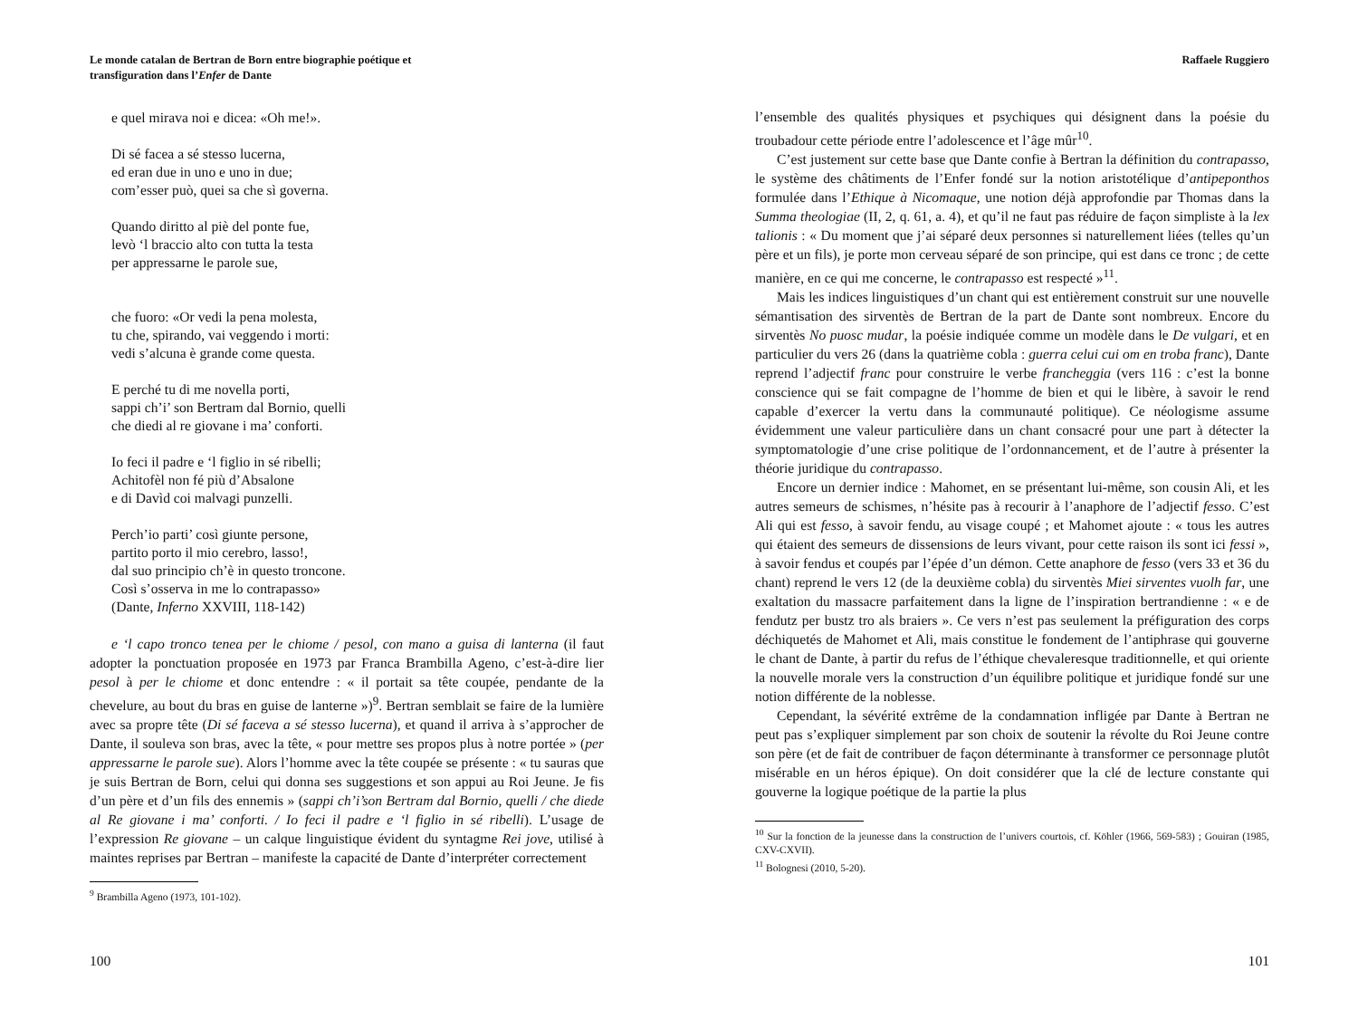Le monde catalan de Bertran de Born entre biographie poétique et
transfiguration dans l’Enfer de Dante
e quel mirava noi e dicea: «Oh me!».
Di sé facea a sé stesso lucerna,
ed eran due in uno e uno in due;
com’esser può, quei sa che sì governa.
Quando diritto al piè del ponte fue,
levò ‘l braccio alto con tutta la testa
per appressarne le parole sue,
che fuoro: «Or vedi la pena molesta,
tu che, spirando, vai veggendo i morti:
vedi s’alcuna è grande come questa.
E perché tu di me novella porti,
sappi ch’i’ son Bertram dal Bornio, quelli
che diedi al re giovane i ma’ conforti.
Io feci il padre e ‘l figlio in sé ribelli;
Achitofèl non fé più d’Absalone
e di Davìd coi malvagi punzelli.
Perch’io parti’ così giunte persone,
partito porto il mio cerebro, lasso!,
dal suo principio ch’è in questo troncone.
Così s’osserva in me lo contrapasso»
(Dante, Inferno XXVIII, 118-142)
e ‘l capo tronco tenea per le chiome / pesol, con mano a guisa di lanterna (il faut adopter la ponctuation proposée en 1973 par Franca Brambilla Ageno, c’est-à-dire lier pesol à per le chiome et donc entendre : « il portait sa tête coupée, pendante de la chevelure, au bout du bras en guise de lanterne »)<sup>9</sup>. Bertran semblait se faire de la lumière avec sa propre tête (Di sé faceva a sé stesso lucerna), et quand il arriva à s’approcher de Dante, il souleva son bras, avec la tête, « pour mettre ses propos plus à notre portée » (per appressarne le parole sue). Alors l’homme avec la tête coupée se présente : « tu sauras que je suis Bertran de Born, celui qui donna ses suggestions et son appui au Roi Jeune. Je fis d’un père et d’un fils des ennemis » (sappi ch’i’son Bertram dal Bornio, quelli / che diede al Re giovane i ma’ conforti. / Io feci il padre e ‘l figlio in sé ribelli). L’usage de l’expression Re giovane – un calque linguistique évident du syntagme Rei jove, utilisé à maintes reprises par Bertran – manifeste la capacité de Dante d’interpréter correctement
<sup>9</sup> Brambilla Ageno (1973, 101-102).
100
Raffaele Ruggiero
l’ensemble des qualités physiques et psychiques qui désignent dans la poésie du troubadour cette période entre l’adolescence et l’âge mûr<sup>10</sup>.
C’est justement sur cette base que Dante confie à Bertran la définition du contrapasso, le système des châtiments de l’Enfer fondé sur la notion aristotélique d’antipeponthos formulée dans l’Ethique à Nicomaque, une notion déjà approfondie par Thomas dans la Summa theologiae (II, 2, q. 61, a. 4), et qu’il ne faut pas réduire de façon simpliste à la lex talionis : « Du moment que j’ai séparé deux personnes si naturellement liées (telles qu’un père et un fils), je porte mon cerveau séparé de son principe, qui est dans ce tronc ; de cette manière, en ce qui me concerne, le contrapasso est respecté »<sup>11</sup>.
Mais les indices linguistiques d’un chant qui est entièrement construit sur une nouvelle sémantisation des sirventès de Bertran de la part de Dante sont nombreux. Encore du sirventès No puosc mudar, la poésie indiquée comme un modèle dans le De vulgari, et en particulier du vers 26 (dans la quatrième cobla : guerra celui cui om en troba franc), Dante reprend l’adjectif franc pour construire le verbe francheggia (vers 116 : c’est la bonne conscience qui se fait compagne de l’homme de bien et qui le libère, à savoir le rend capable d’exercer la vertu dans la communauté politique). Ce néologisme assume évidemment une valeur particulière dans un chant consacré pour une part à détecter la symptomatologie d’une crise politique de l’ordonnancement, et de l’autre à présenter la théorie juridique du contrapasso.
Encore un dernier indice : Mahomet, en se présentant lui-même, son cousin Ali, et les autres semeurs de schismes, n’hésite pas à recourir à l’anaphore de l’adjectif fesso. C’est Ali qui est fesso, à savoir fendu, au visage coupé ; et Mahomet ajoute : « tous les autres qui étaient des semeurs de dissensions de leurs vivant, pour cette raison ils sont ici fessi », à savoir fendus et coupés par l’épée d’un démon. Cette anaphore de fesso (vers 33 et 36 du chant) reprend le vers 12 (de la deuxième cobla) du sirventès Miei sirventes vuolh far, une exaltation du massacre parfaitement dans la ligne de l’inspiration bertrandienne : « e de fendutz per bustz tro als braiers ». Ce vers n’est pas seulement la préfiguration des corps déchiquetés de Mahomet et Ali, mais constitue le fondement de l’antiphrase qui gouverne le chant de Dante, à partir du refus de l’éthique chevaleresque traditionnelle, et qui oriente la nouvelle morale vers la construction d’un équilibre politique et juridique fondé sur une notion différente de la noblesse.
Cependant, la sévérité extrême de la condamnation infligée par Dante à Bertran ne peut pas s’expliquer simplement par son choix de soutenir la révolte du Roi Jeune contre son père (et de fait de contribuer de façon déterminante à transformer ce personnage plutôt misérable en un héros épique). On doit considérer que la clé de lecture constante qui gouverne la logique poétique de la partie la plus
<sup>10</sup> Sur la fonction de la jeunesse dans la construction de l’univers courtois, cf. Köhler (1966, 569-583) ; Gouiran (1985, CXV-CXVII).
<sup>11</sup> Bolognesi (2010, 5-20).
101